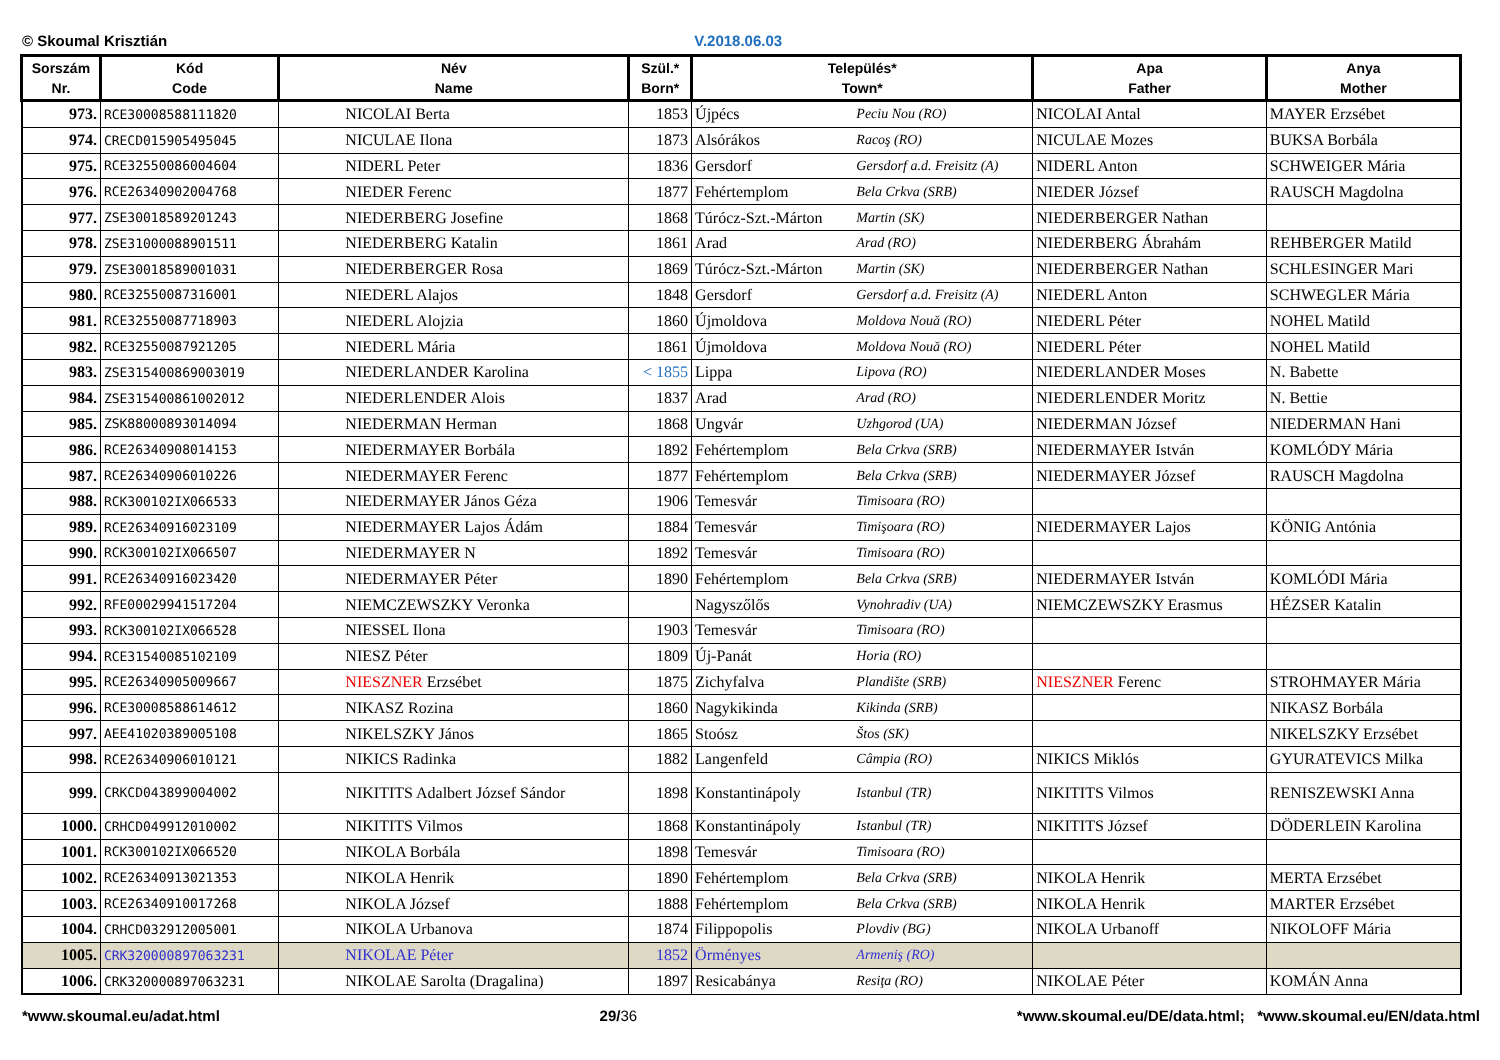© Skoumal Krisztián V.2018.06.03
| Sorszám Nr. | Kód Code | Név Name | Szül.* Born* | Település* Town* | | Apa Father | Anya Mother |
| --- | --- | --- | --- | --- | --- | --- | --- |
| 973. | RCE30008588111820 | NICOLAI Berta | 1853 | Újpécs | Peciu Nou (RO) | NICOLAI Antal | MAYER Erzsébet |
| 974. | CRECD015905495045 | NICULAE Ilona | 1873 | Alsórákos | Racoş (RO) | NICULAE Mozes | BUKSA Borbála |
| 975. | RCE32550086004604 | NIDERL Peter | 1836 | Gersdorf | Gersdorf a.d. Freisitz (A) | NIDERL Anton | SCHWEIGER Mária |
| 976. | RCE26340902004768 | NIEDER Ferenc | 1877 | Fehértemplom | Bela Crkva (SRB) | NIEDER József | RAUSCH Magdolna |
| 977. | ZSE30018589201243 | NIEDERBERG Josefine | 1868 | Túrócz-Szt.-Márton | Martin (SK) | NIEDERBERGER Nathan | |
| 978. | ZSE31000088901511 | NIEDERBERG Katalin | 1861 | Arad | Arad (RO) | NIEDERBERG Ábrahám | REHBERGER Matild |
| 979. | ZSE30018589001031 | NIEDERBERGER Rosa | 1869 | Túrócz-Szt.-Márton | Martin (SK) | NIEDERBERGER Nathan | SCHLESINGER Mari |
| 980. | RCE32550087316001 | NIEDERL Alajos | 1848 | Gersdorf | Gersdorf a.d. Freisitz (A) | NIEDERL Anton | SCHWEGLER Mária |
| 981. | RCE32550087718903 | NIEDERL Alojzia | 1860 | Újmoldova | Moldova Nouă (RO) | NIEDERL Péter | NOHEL Matild |
| 982. | RCE32550087921205 | NIEDERL Mária | 1861 | Újmoldova | Moldova Nouă (RO) | NIEDERL Péter | NOHEL Matild |
| 983. | ZSE31540086900301­9 | NIEDERLANDER Karolina | < 1855 | Lippa | Lipova (RO) | NIEDERLANDER Moses | N. Babette |
| 984. | ZSE315400861002012 | NIEDERLENDER Alois | 1837 | Arad | Arad (RO) | NIEDERLENDER Moritz | N. Bettie |
| 985. | ZSK88000893014094 | NIEDERMAN Herman | 1868 | Ungvár | Uzhgorod (UA) | NIEDERMAN József | NIEDERMAN Hani |
| 986. | RCE26340908014153 | NIEDERMAYER Borbála | 1892 | Fehértemplom | Bela Crkva (SRB) | NIEDERMAYER István | KOMLÓDY Mária |
| 987. | RCE26340906010226 | NIEDERMAYER Ferenc | 1877 | Fehértemplom | Bela Crkva (SRB) | NIEDERMAYER József | RAUSCH Magdolna |
| 988. | RCK300102IX066533 | NIEDERMAYER János Géza | 1906 | Temesvár | Timisoara (RO) | | |
| 989. | RCE26340916023109 | NIEDERMAYER Lajos Ádám | 1884 | Temesvár | Timişoara (RO) | NIEDERMAYER Lajos | KÖNIG Antónia |
| 990. | RCK300102IX066507 | NIEDERMAYER N | 1892 | Temesvár | Timisoara (RO) | | |
| 991. | RCE26340916023420 | NIEDERMAYER Péter | 1890 | Fehértemplom | Bela Crkva (SRB) | NIEDERMAYER István | KOMLÓDI Mária |
| 992. | RFE00029941517204 | NIEMCZEWSZKY Veronka | | Nagyszőlős | Vynohradiv (UA) | NIEMCZEWSZKY Erasmus | HÉZSER Katalin |
| 993. | RCK300102IX066528 | NIESSEL Ilona | 1903 | Temesvár | Timisoara (RO) | | |
| 994. | RCE31540085102109 | NIESZ Péter | 1809 | Új-Panát | Horia (RO) | | |
| 995. | RCE26340905009667 | NIESZNER Erzsébet | 1875 | Zichyfalva | Plandište (SRB) | NIESZNER Ferenc | STROHMAYER Mária |
| 996. | RCE30008588614612 | NIKASZ Rozina | 1860 | Nagykikinda | Kikinda (SRB) | | NIKASZ Borbála |
| 997. | AEE41020389005108 | NIKELSZKY János | 1865 | Stoósz | Štos (SK) | | NIKELSZKY Erzsébet |
| 998. | RCE26340906010121 | NIKICS Radinka | 1882 | Langenfeld | Câmpia (RO) | NIKICS Miklós | GYURATEVICS Milka |
| 999. | CRKCD043899004002 | NIKITITS Adalbert József Sándor | 1898 | Konstantinápoly | Istanbul (TR) | NIKITITS Vilmos | RENISZEWSKI Anna |
| 1000. | CRHCD049912010002 | NIKITITS Vilmos | 1868 | Konstantinápoly | Istanbul (TR) | NIKITITS József | DÖDERLEIN Karolina |
| 1001. | RCK300102IX066520 | NIKOLA Borbála | 1898 | Temesvár | Timisoara (RO) | | |
| 1002. | RCE26340913021353 | NIKOLA Henrik | 1890 | Fehértemplom | Bela Crkva (SRB) | NIKOLA Henrik | MERTA Erzsébet |
| 1003. | RCE26340910017268 | NIKOLA József | 1888 | Fehértemplom | Bela Crkva (SRB) | NIKOLA Henrik | MARTER Erzsébet |
| 1004. | CRHCD032912005001 | NIKOLA Urbanova | 1874 | Filippopolis | Plovdiv (BG) | NIKOLA Urbanoff | NIKOLOFF Mária |
| 1005. | CRK320000897063231 | NIKOLAE Péter | 1852 | Örményes | Armeniş (RO) | | |
| 1006. | CRK320000897063231 | NIKOLAE Sarolta (Dragalina) | 1897 | Resicabánya | Resiţa (RO) | NIKOLAE Péter | KOMÁN Anna |
*www.skoumal.eu/adat.html 29/36 *www.skoumal.eu/DE/data.html; *www.skoumal.eu/EN/data.html